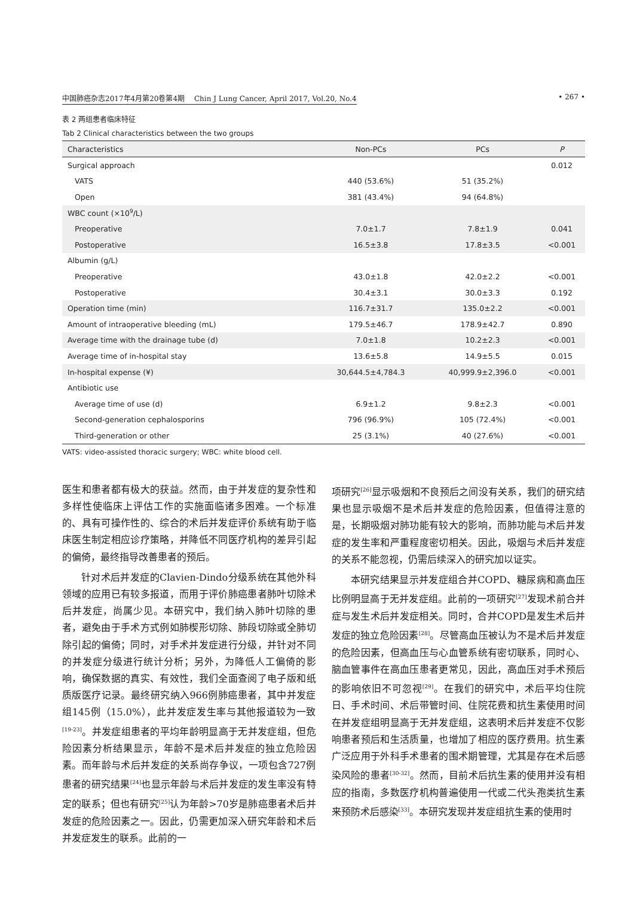中国肺癌杂志2017年4月第20卷第4期　 Chin J Lung Cancer, April 2017, Vol.20, No.4 • 267 •
表 2 两组患者临床特征
Tab 2 Clinical characteristics between the two groups
| Characteristics | Non-PCs | PCs | P |
| --- | --- | --- | --- |
| Surgical approach | | | 0.012 |
| VATS | 440 (53.6%) | 51 (35.2%) | |
| Open | 381 (43.4%) | 94 (64.8%) | |
| WBC count (×10<sup>9</sup>/L) | | | |
| Preoperative | 7.0±1.7 | 7.8±1.9 | 0.041 |
| Postoperative | 16.5±3.8 | 17.8±3.5 | <0.001 |
| Albumin (g/L) | | | |
| Preoperative | 43.0±1.8 | 42.0±2.2 | <0.001 |
| Postoperative | 30.4±3.1 | 30.0±3.3 | 0.192 |
| Operation time (min) | 116.7±31.7 | 135.0±2.2 | <0.001 |
| Amount of intraoperative bleeding (mL) | 179.5±46.7 | 178.9±42.7 | 0.890 |
| Average time with the drainage tube (d) | 7.0±1.8 | 10.2±2.3 | <0.001 |
| Average time of in-hospital stay | 13.6±5.8 | 14.9±5.5 | 0.015 |
| In-hospital expense (¥) | 30,644.5±4,784.3 | 40,999.9±2,396.0 | <0.001 |
| Antibiotic use | | | |
| Average time of use (d) | 6.9±1.2 | 9.8±2.3 | <0.001 |
| Second-generation cephalosporins | 796 (96.9%) | 105 (72.4%) | <0.001 |
| Third-generation or other | 25 (3.1%) | 40 (27.6%) | <0.001 |
VATS: video-assisted thoracic surgery; WBC: white blood cell.
医生和患者都有极大的获益。然而，由于并发症的复杂性和多样性使临床上评估工作的实施面临诸多困难。一个标准的、具有可操作性的、综合的术后并发症评价系统有助于临床医生制定相应诊疗策略，并降低不同医疗机构的差异引起的偏倚，最终指导改善患者的预后。
针对术后并发症的Clavien-Dindo分级系统在其他外科领域的应用已有较多报道，而用于评价肺癌患者肺叶切除术后并发症，尚属少见。本研究中，我们纳入肺叶切除的患者，避免由于手术方式例如肺楔形切除、肺段切除或全肺切除引起的偏倚；同时，对手术并发症进行分级，并针对不同的并发症分级进行统计分析；另外，为降低人工偏倚的影响，确保数据的真实、有效性，我们全面查阅了电子版和纸质版医疗记录。最终研究纳入966例肺癌患者，其中并发症组145例（15.0%），此并发症发生率与其他报道较为一致<sup>[19-23]</sup>。并发症组患者的平均年龄明显高于无并发症组，但危险因素分析结果显示，年龄不是术后并发症的独立危险因素。而年龄与术后并发症的关系尚存争议，一项包含727例患者的研究结果<sup>[24]</sup>也显示年龄与术后并发症的发生率没有特定的联系；但也有研究<sup>[25]</sup>认为年龄>70岁是肺癌患者术后并发症的危险因素之一。因此，仍需更加深入研究年龄和术后并发症发生的联系。此前的一
项研究<sup>[26]</sup>显示吸烟和不良预后之间没有关系，我们的研究结果也显示吸烟不是术后并发症的危险因素，但值得注意的是，长期吸烟对肺功能有较大的影响，而肺功能与术后并发症的发生率和严重程度密切相关。因此，吸烟与术后并发症的关系不能忽视，仍需后续深入的研究加以证实。
本研究结果显示并发症组合并COPD、糖尿病和高血压比例明显高于无并发症组。此前的一项研究<sup>[27]</sup>发现术前合并症与发生术后并发症相关。同时，合并COPD是发生术后并发症的独立危险因素<sup>[28]</sup>。尽管高血压被认为不是术后并发症的危险因素，但高血压与心血管系统有密切联系，同时心、脑血管事件在高血压患者更常见，因此，高血压对手术预后的影响依旧不可忽视<sup>[29]</sup>。在我们的研究中，术后平均住院日、手术时间、术后带管时间、住院花费和抗生素使用时间在并发症组明显高于无并发症组，这表明术后并发症不仅影响患者预后和生活质量，也增加了相应的医疗费用。抗生素广泛应用于外科手术患者的围术期管理，尤其是存在术后感染风险的患者<sup>[30-32]</sup>。然而，目前术后抗生素的使用并没有相应的指南，多数医疗机构普遍使用一代或二代头孢类抗生素来预防术后感染<sup>[33]</sup>。本研究发现并发症组抗生素的使用时